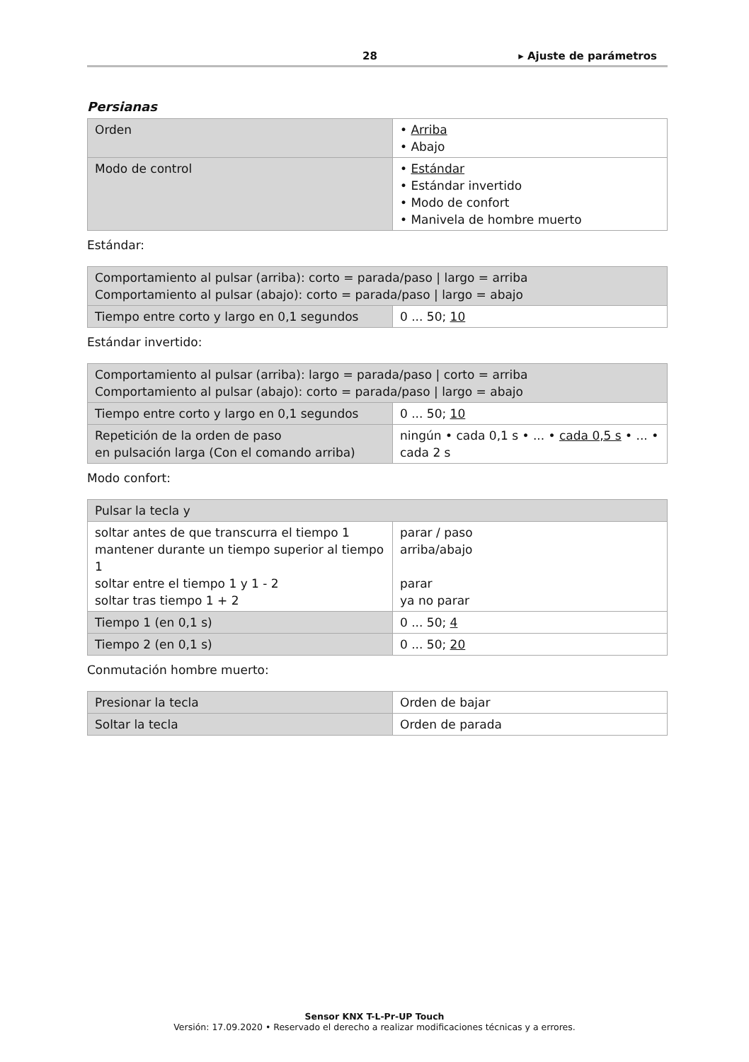28 ▸ Ajuste de parámetros
Persianas
| Orden | • Arriba • Abajo |
| Modo de control | • Estándar • Estándar invertido • Modo de confort • Manivela de hombre muerto |
Estándar:
| Comportamiento al pulsar (arriba): corto = parada/paso / largo = arriba Comportamiento al pulsar (abajo): corto = parada/paso / largo = abajo | |
| Tiempo entre corto y largo en 0,1 segundos | 0 ... 50; 10 |
Estándar invertido:
| Comportamiento al pulsar (arriba): largo = parada/paso / corto = arriba Comportamiento al pulsar (abajo): corto = parada/paso / largo = abajo | |
| Tiempo entre corto y largo en 0,1 segundos | 0 ... 50; 10 |
| Repetición de la orden de paso en pulsación larga (Con el comando arriba) | ningún • cada 0,1 s • ... • cada 0,5 s • ... • cada 2 s |
Modo confort:
| Pulsar la tecla y | |
| soltar antes de que transcurra el tiempo 1 mantener durante un tiempo superior al tiempo 1 soltar entre el tiempo 1 y 1 - 2 soltar tras tiempo 1 + 2 | parar / paso arriba/abajo parar ya no parar |
| Tiempo 1 (en 0,1 s) | 0 ... 50; 4 |
| Tiempo 2 (en 0,1 s) | 0 ... 50; 20 |
Conmutación hombre muerto:
| Presionar la tecla | Orden de bajar |
| Soltar la tecla | Orden de parada |
Sensor KNX T-L-Pr-UP Touch
Versión: 17.09.2020 • Reservado el derecho a realizar modificaciones técnicas y a errores.